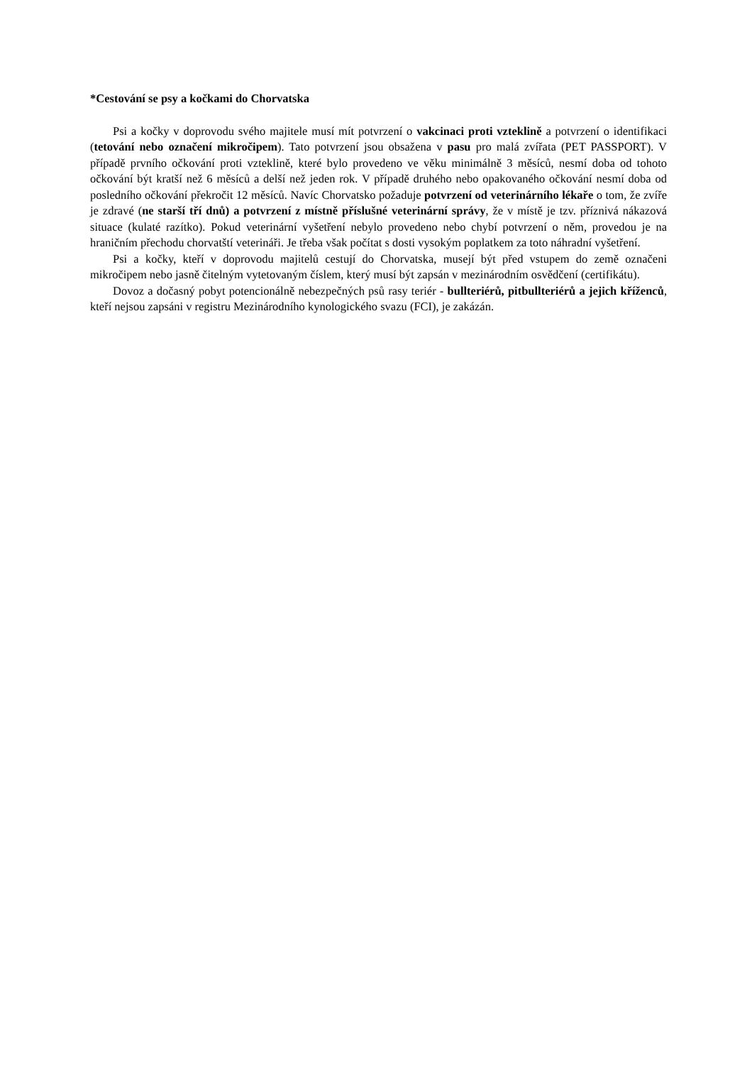*Cestování se psy a kočkami do Chorvatska
Psi a kočky v doprovodu svého majitele musí mít potvrzení o vakcinaci proti vzteklině a potvrzení o identifikaci (tetování nebo označení mikročipem). Tato potvrzení jsou obsažena v pasu pro malá zvířata (PET PASSPORT). V případě prvního očkování proti vzteklině, které bylo provedeno ve věku minimálně 3 měsíců, nesmí doba od tohoto očkování být kratší než 6 měsíců a delší než jeden rok. V případě druhého nebo opakovaného očkování nesmí doba od posledního očkování překročit 12 měsíců. Navíc Chorvatsko požaduje potvrzení od veterinárního lékaře o tom, že zvíře je zdravé (ne starší tří dnů) a potvrzení z místně příslušné veterinární správy, že v místě je tzv. příznivá nákazová situace (kulaté razítko). Pokud veterinární vyšetření nebylo provedeno nebo chybí potvrzení o něm, provedou je na hraničním přechodu chorvatští veterináři. Je třeba však počítat s dosti vysokým poplatkem za toto náhradní vyšetření.
Psi a kočky, kteří v doprovodu majitelů cestují do Chorvatska, musejí být před vstupem do země označeni mikročipem nebo jasně čitelným vytetovaným číslem, který musí být zapsán v mezinárodním osvědčení (certifikátu).
Dovoz a dočasný pobyt potencionálně nebezpečných psů rasy teriér - bullteriérů, pitbullteriérů a jejich kříženců, kteří nejsou zapsáni v registru Mezinárodního kynologického svazu (FCI), je zakázán.